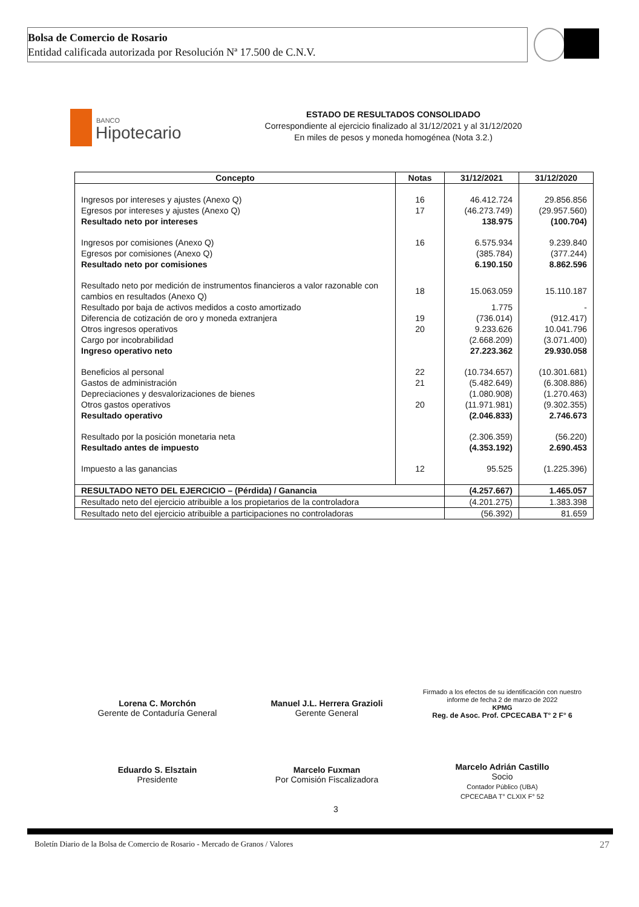Bolsa de Comercio de Rosario
Entidad calificada autorizada por Resolución Nª 17.500 de C.N.V.
BANCO
Hipotecario
ESTADO DE RESULTADOS CONSOLIDADO
Correspondiente al ejercicio finalizado al 31/12/2021 y al 31/12/2020
En miles de pesos y moneda homogénea (Nota 3.2.)
| Concepto | Notas | 31/12/2021 | 31/12/2020 |
| --- | --- | --- | --- |
| Ingresos por intereses y ajustes (Anexo Q) | 16 | 46.412.724 | 29.856.856 |
| Egresos por intereses y ajustes (Anexo Q) | 17 | (46.273.749) | (29.957.560) |
| Resultado neto por intereses | | 138.975 | (100.704) |
| Ingresos por comisiones (Anexo Q) | 16 | 6.575.934 | 9.239.840 |
| Egresos por comisiones (Anexo Q) | | (385.784) | (377.244) |
| Resultado neto por comisiones | | 6.190.150 | 8.862.596 |
| Resultado neto por medición de instrumentos financieros a valor razonable con cambios en resultados (Anexo Q) | 18 | 15.063.059 | 15.110.187 |
| Resultado por baja de activos medidos a costo amortizado | | 1.775 | - |
| Diferencia de cotización de oro y moneda extranjera | 19 | (736.014) | (912.417) |
| Otros ingresos operativos | 20 | 9.233.626 | 10.041.796 |
| Cargo por incobrabilidad | | (2.668.209) | (3.071.400) |
| Ingreso operativo neto | | 27.223.362 | 29.930.058 |
| Beneficios al personal | 22 | (10.734.657) | (10.301.681) |
| Gastos de administración | 21 | (5.482.649) | (6.308.886) |
| Depreciaciones y desvalorizaciones de bienes | | (1.080.908) | (1.270.463) |
| Otros gastos operativos | 20 | (11.971.981) | (9.302.355) |
| Resultado operativo | | (2.046.833) | 2.746.673 |
| Resultado por la posición monetaria neta | | (2.306.359) | (56.220) |
| Resultado antes de impuesto | | (4.353.192) | 2.690.453 |
| Impuesto a las ganancias | 12 | 95.525 | (1.225.396) |
| RESULTADO NETO DEL EJERCICIO – (Pérdida) / Ganancia | | (4.257.667) | 1.465.057 |
| Resultado neto del ejercicio atribuible a los propietarios de la controladora | | (4.201.275) | 1.383.398 |
| Resultado neto del ejercicio atribuible a participaciones no controladoras | | (56.392) | 81.659 |
Lorena C. Morchón
Gerente de Contaduría General
Manuel J.L. Herrera Grazioli
Gerente General
Firmado a los efectos de su identificación con nuestro informe de fecha 2 de marzo de 2022
KPMG
Reg. de Asoc. Prof. CPCECABA T° 2 F° 6
Eduardo S. Elsztain
Presidente
Marcelo Fuxman
Por Comisión Fiscalizadora
Marcelo Adrián Castillo
Socio
Contador Público (UBA)
CPCECABA T° CLXIX F° 52
3
Boletín Diario de la Bolsa de Comercio de Rosario - Mercado de Granos / Valores 27